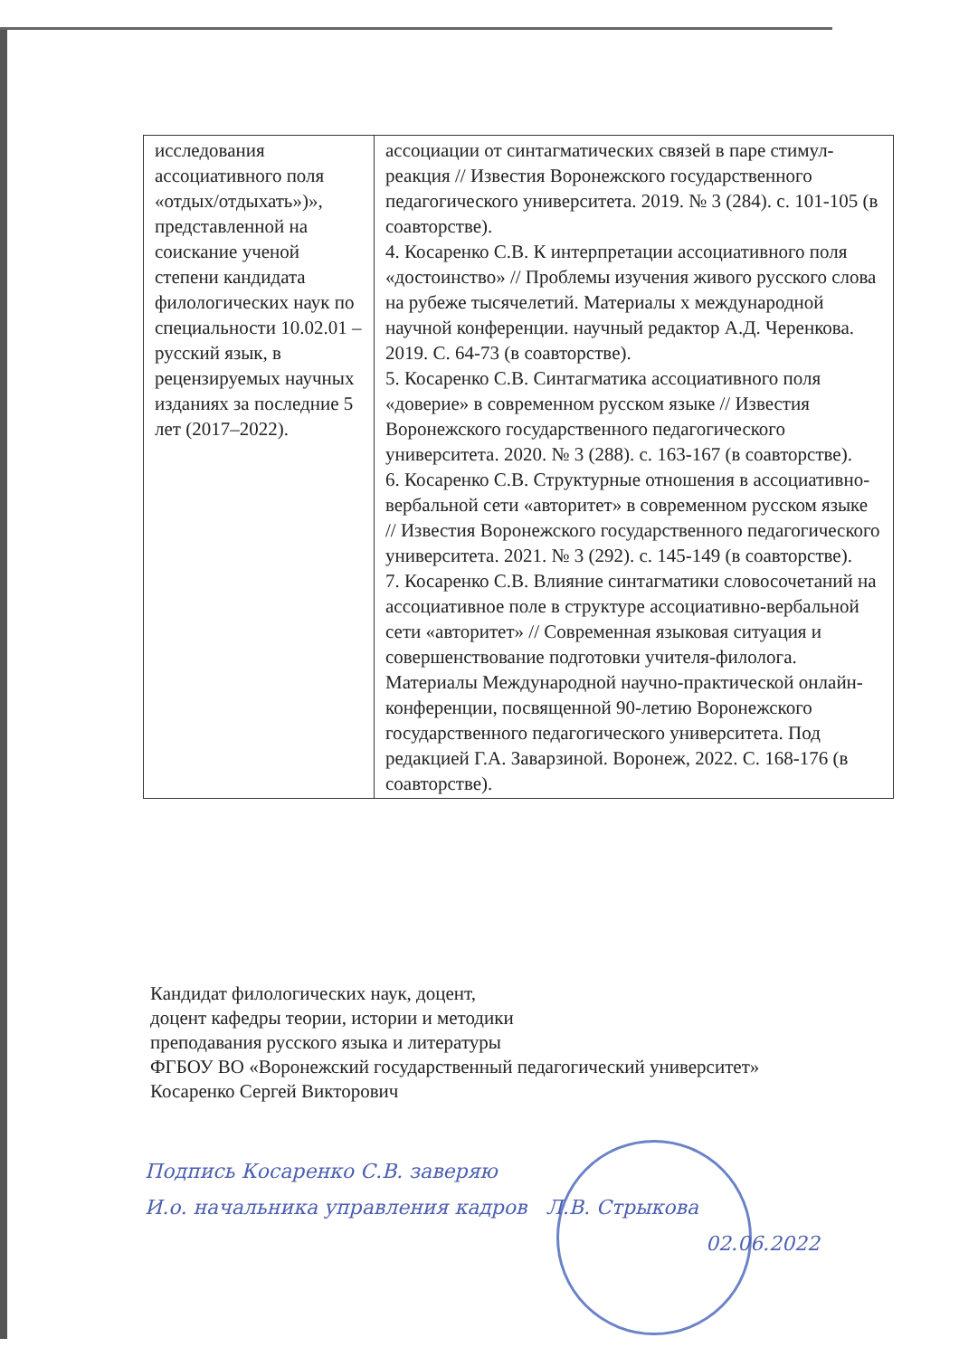| исследования ассоциативного поля «отдых/отдыхать»)», представленной на соискание ученой степени кандидата филологических наук по специальности 10.02.01 – русский язык, в рецензируемых научных изданиях за последние 5 лет (2017–2022). | ассоциации от синтагматических связей в паре стимул-реакция // Известия Воронежского государственного педагогического университета. 2019. № 3 (284). с. 101-105 (в соавторстве). 4. Косаренко С.В. К интерпретации ассоциативного поля «достоинство» // Проблемы изучения живого русского слова на рубеже тысячелетий. Материалы x международной научной конференции. научный редактор А.Д. Черенкова. 2019. С. 64-73 (в соавторстве). 5. Косаренко С.В. Синтагматика ассоциативного поля «доверие» в современном русском языке // Известия Воронежского государственного педагогического университета. 2020. № 3 (288). с. 163-167 (в соавторстве). 6. Косаренко С.В. Структурные отношения в ассоциативно-вербальной сети «авторитет» в современном русском языке // Известия Воронежского государственного педагогического университета. 2021. № 3 (292). с. 145-149 (в соавторстве). 7. Косаренко С.В. Влияние синтагматики словосочетаний на ассоциативное поле в структуре ассоциативно-вербальной сети «авторитет» // Современная языковая ситуация и совершенствование подготовки учителя-филолога. Материалы Международной научно-практической онлайн-конференции, посвященной 90-летию Воронежского государственного педагогического университета. Под редакцией Г.А. Заварзиной. Воронеж, 2022. С. 168-176 (в соавторстве). |
Кандидат филологических наук, доцент,
доцент кафедры теории, истории и методики
преподавания русского языка и литературы
ФГБОУ ВО «Воронежский государственный педагогический университет»
Косаренко Сергей Викторович
Подпись Косаренко С.В. заверяю
И.о. начальника управления кадров Л.В. Стрыкова
02.06.2022